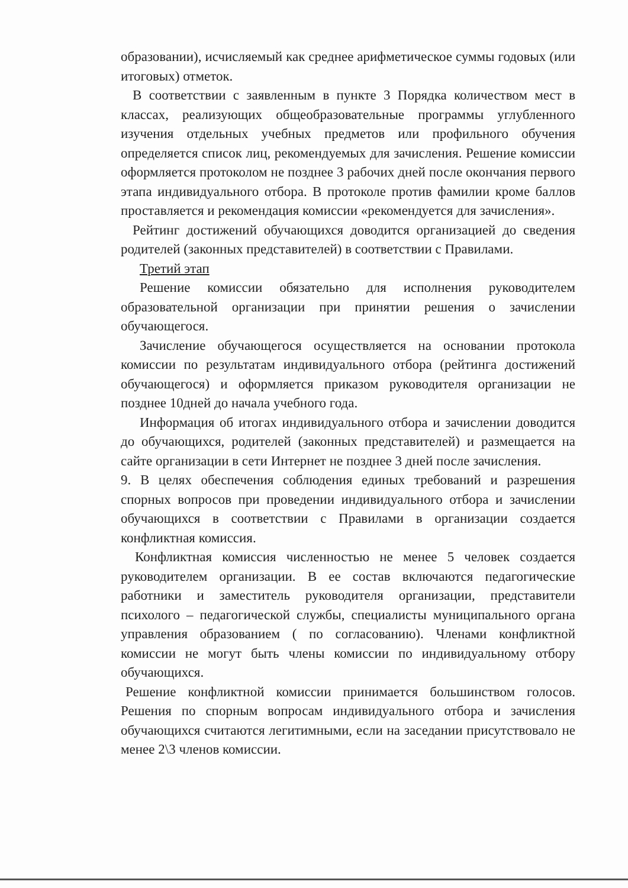образовании), исчисляемый как среднее арифметическое суммы годовых (или итоговых) отметок.
В соответствии с заявленным в пункте 3 Порядка количеством мест в классах, реализующих общеобразовательные программы углубленного изучения отдельных учебных предметов или профильного обучения определяется список лиц, рекомендуемых для зачисления. Решение комиссии оформляется протоколом не позднее 3 рабочих дней после окончания первого этапа индивидуального отбора. В протоколе против фамилии кроме баллов проставляется и рекомендация комиссии «рекомендуется для зачисления».
Рейтинг достижений обучающихся доводится организацией до сведения родителей (законных представителей) в соответствии с Правилами.
Третий этап
Решение комиссии обязательно для исполнения руководителем образовательной организации при принятии решения о зачислении обучающегося.
Зачисление обучающегося осуществляется на основании протокола комиссии по результатам индивидуального отбора (рейтинга достижений обучающегося) и оформляется приказом руководителя организации не позднее 10дней до начала учебного года.
Информация об итогах индивидуального отбора и зачислении доводится до обучающихся, родителей (законных представителей) и размещается на сайте организации в сети Интернет не позднее 3 дней после зачисления.
9. В целях обеспечения соблюдения единых требований и разрешения спорных вопросов при проведении индивидуального отбора и зачислении обучающихся в соответствии с Правилами в организации создается конфликтная комиссия.
Конфликтная комиссия численностью не менее 5 человек создается руководителем организации. В ее состав включаются педагогические работники и заместитель руководителя организации, представители психолого – педагогической службы, специалисты муниципального органа управления образованием ( по согласованию). Членами конфликтной комиссии не могут быть члены комиссии по индивидуальному отбору обучающихся.
Решение конфликтной комиссии принимается большинством голосов. Решения по спорным вопросам индивидуального отбора и зачисления обучающихся считаются легитимными, если на заседании присутствовало не менее 2\3 членов комиссии.